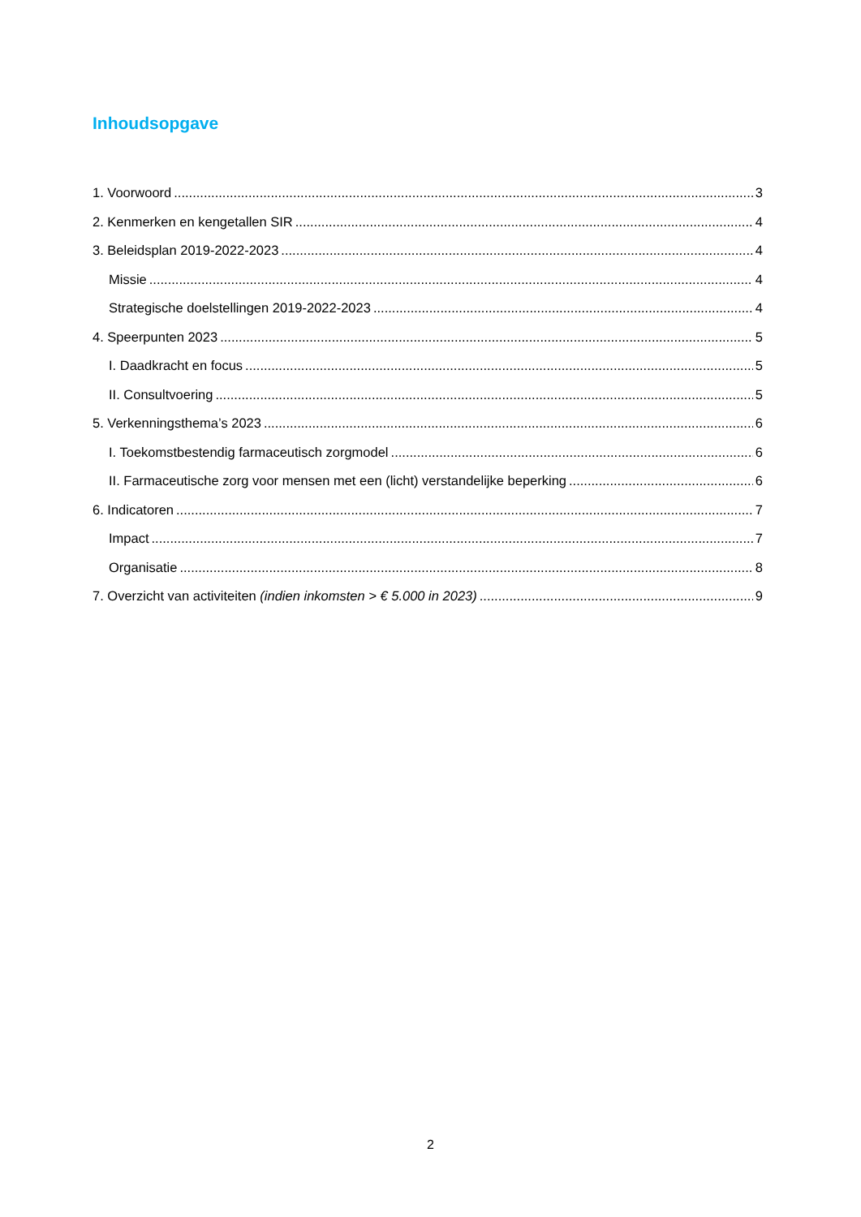Inhoudsopgave
1. Voorwoord 3
2. Kenmerken en kengetallen SIR 4
3. Beleidsplan 2019-2022-2023 4
Missie 4
Strategische doelstellingen 2019-2022-2023 4
4. Speerpunten 2023 5
I. Daadkracht en focus 5
II. Consultvoering 5
5. Verkenningsthema’s 2023 6
I. Toekomstbestendig farmaceutisch zorgmodel 6
II. Farmaceutische zorg voor mensen met een (licht) verstandelijke beperking 6
6. Indicatoren 7
Impact 7
Organisatie 8
7. Overzicht van activiteiten (indien inkomsten > € 5.000 in 2023) 9
2